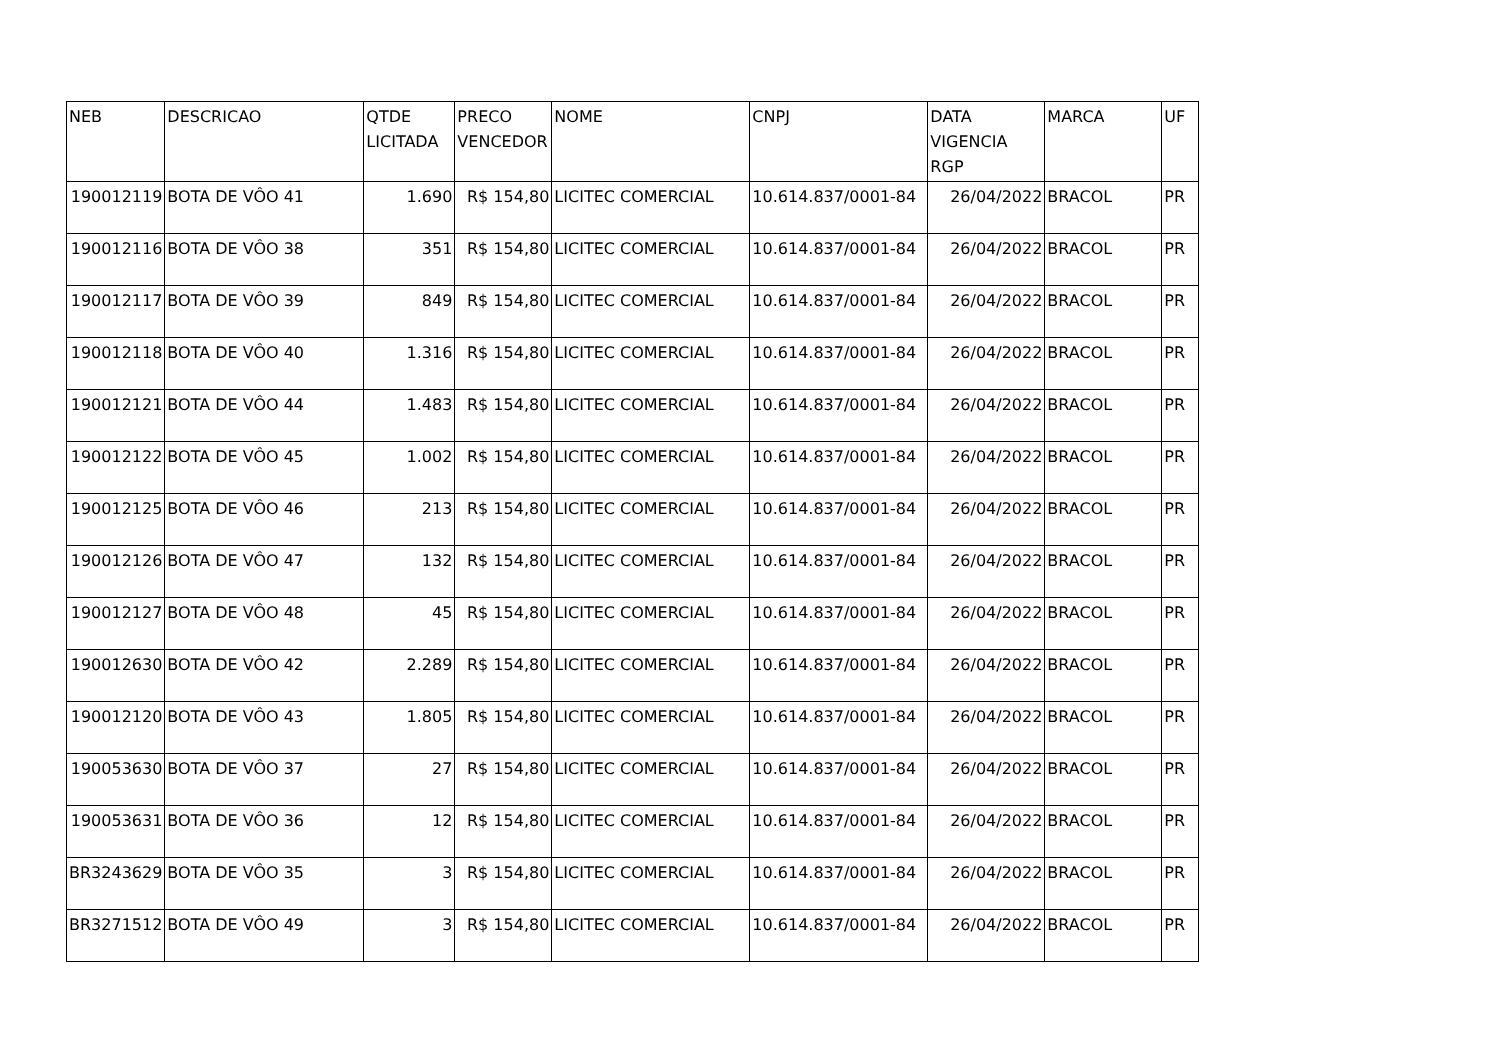| NEB | DESCRICAO | QTDE LICITADA | PRECO VENCEDOR | NOME | CNPJ | DATA VIGENCIA RGP | MARCA | UF |
| --- | --- | --- | --- | --- | --- | --- | --- | --- |
| 190012119 | BOTA DE VÔO 41 | 1.690 | R$ 154,80 | LICITEC COMERCIAL | 10.614.837/0001-84 | 26/04/2022 | BRACOL | PR |
| 190012116 | BOTA DE VÔO 38 | 351 | R$ 154,80 | LICITEC COMERCIAL | 10.614.837/0001-84 | 26/04/2022 | BRACOL | PR |
| 190012117 | BOTA DE VÔO 39 | 849 | R$ 154,80 | LICITEC COMERCIAL | 10.614.837/0001-84 | 26/04/2022 | BRACOL | PR |
| 190012118 | BOTA DE VÔO 40 | 1.316 | R$ 154,80 | LICITEC COMERCIAL | 10.614.837/0001-84 | 26/04/2022 | BRACOL | PR |
| 190012121 | BOTA DE VÔO 44 | 1.483 | R$ 154,80 | LICITEC COMERCIAL | 10.614.837/0001-84 | 26/04/2022 | BRACOL | PR |
| 190012122 | BOTA DE VÔO 45 | 1.002 | R$ 154,80 | LICITEC COMERCIAL | 10.614.837/0001-84 | 26/04/2022 | BRACOL | PR |
| 190012125 | BOTA DE VÔO 46 | 213 | R$ 154,80 | LICITEC COMERCIAL | 10.614.837/0001-84 | 26/04/2022 | BRACOL | PR |
| 190012126 | BOTA DE VÔO 47 | 132 | R$ 154,80 | LICITEC COMERCIAL | 10.614.837/0001-84 | 26/04/2022 | BRACOL | PR |
| 190012127 | BOTA DE VÔO 48 | 45 | R$ 154,80 | LICITEC COMERCIAL | 10.614.837/0001-84 | 26/04/2022 | BRACOL | PR |
| 190012630 | BOTA DE VÔO 42 | 2.289 | R$ 154,80 | LICITEC COMERCIAL | 10.614.837/0001-84 | 26/04/2022 | BRACOL | PR |
| 190012120 | BOTA DE VÔO 43 | 1.805 | R$ 154,80 | LICITEC COMERCIAL | 10.614.837/0001-84 | 26/04/2022 | BRACOL | PR |
| 190053630 | BOTA DE VÔO 37 | 27 | R$ 154,80 | LICITEC COMERCIAL | 10.614.837/0001-84 | 26/04/2022 | BRACOL | PR |
| 190053631 | BOTA DE VÔO 36 | 12 | R$ 154,80 | LICITEC COMERCIAL | 10.614.837/0001-84 | 26/04/2022 | BRACOL | PR |
| BR3243629 | BOTA DE VÔO 35 | 3 | R$ 154,80 | LICITEC COMERCIAL | 10.614.837/0001-84 | 26/04/2022 | BRACOL | PR |
| BR3271512 | BOTA DE VÔO 49 | 3 | R$ 154,80 | LICITEC COMERCIAL | 10.614.837/0001-84 | 26/04/2022 | BRACOL | PR |